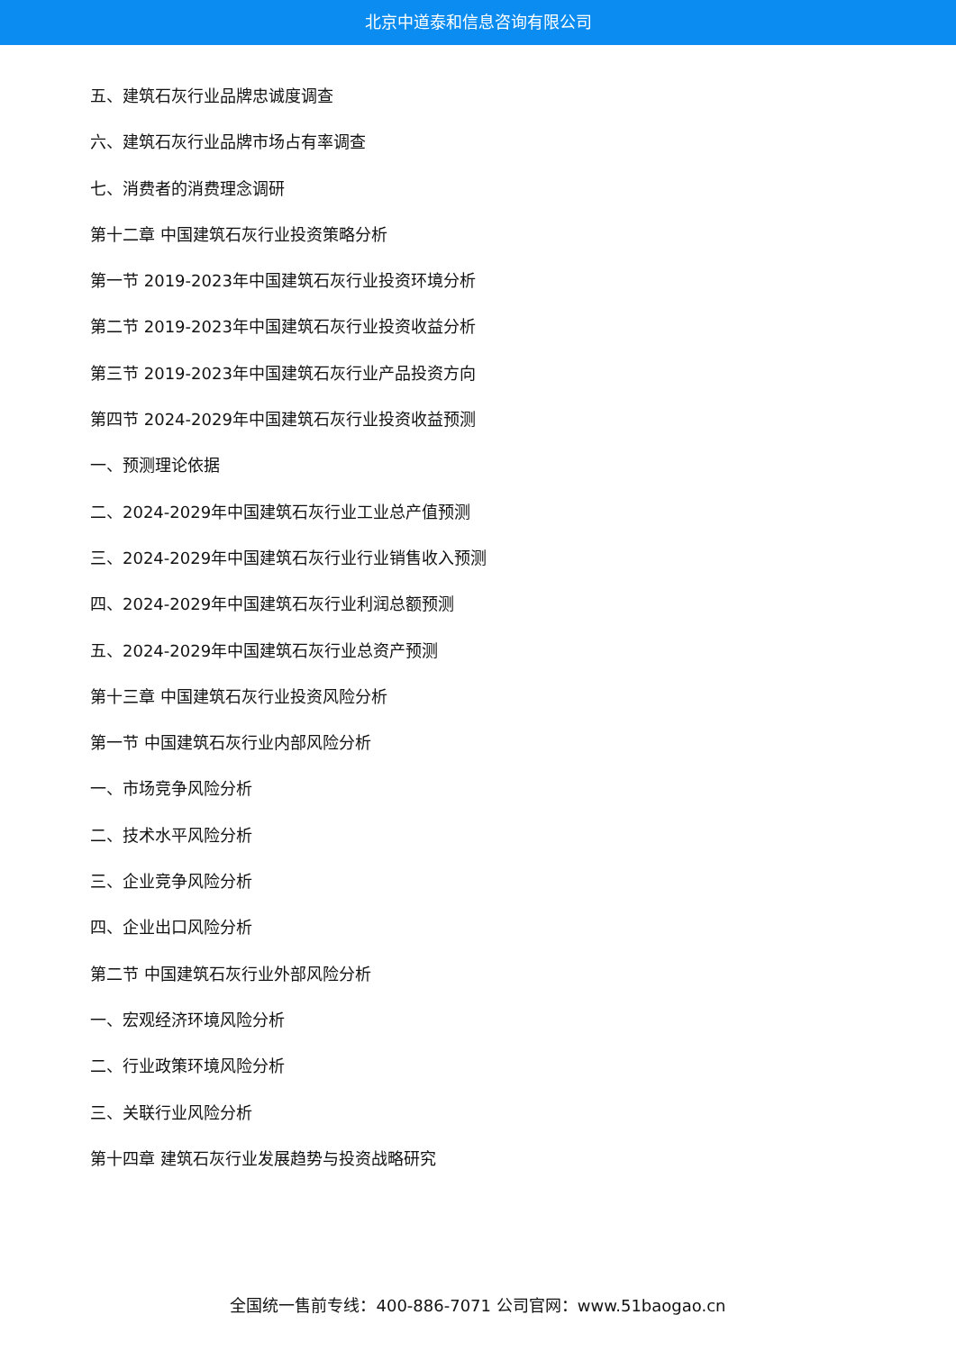北京中道泰和信息咨询有限公司
五、建筑石灰行业品牌忠诚度调查
六、建筑石灰行业品牌市场占有率调查
七、消费者的消费理念调研
第十二章 中国建筑石灰行业投资策略分析
第一节 2019-2023年中国建筑石灰行业投资环境分析
第二节 2019-2023年中国建筑石灰行业投资收益分析
第三节 2019-2023年中国建筑石灰行业产品投资方向
第四节 2024-2029年中国建筑石灰行业投资收益预测
一、预测理论依据
二、2024-2029年中国建筑石灰行业工业总产值预测
三、2024-2029年中国建筑石灰行业行业销售收入预测
四、2024-2029年中国建筑石灰行业利润总额预测
五、2024-2029年中国建筑石灰行业总资产预测
第十三章 中国建筑石灰行业投资风险分析
第一节 中国建筑石灰行业内部风险分析
一、市场竞争风险分析
二、技术水平风险分析
三、企业竞争风险分析
四、企业出口风险分析
第二节 中国建筑石灰行业外部风险分析
一、宏观经济环境风险分析
二、行业政策环境风险分析
三、关联行业风险分析
第十四章 建筑石灰行业发展趋势与投资战略研究
全国统一售前专线：400-886-7071 公司官网：www.51baogao.cn